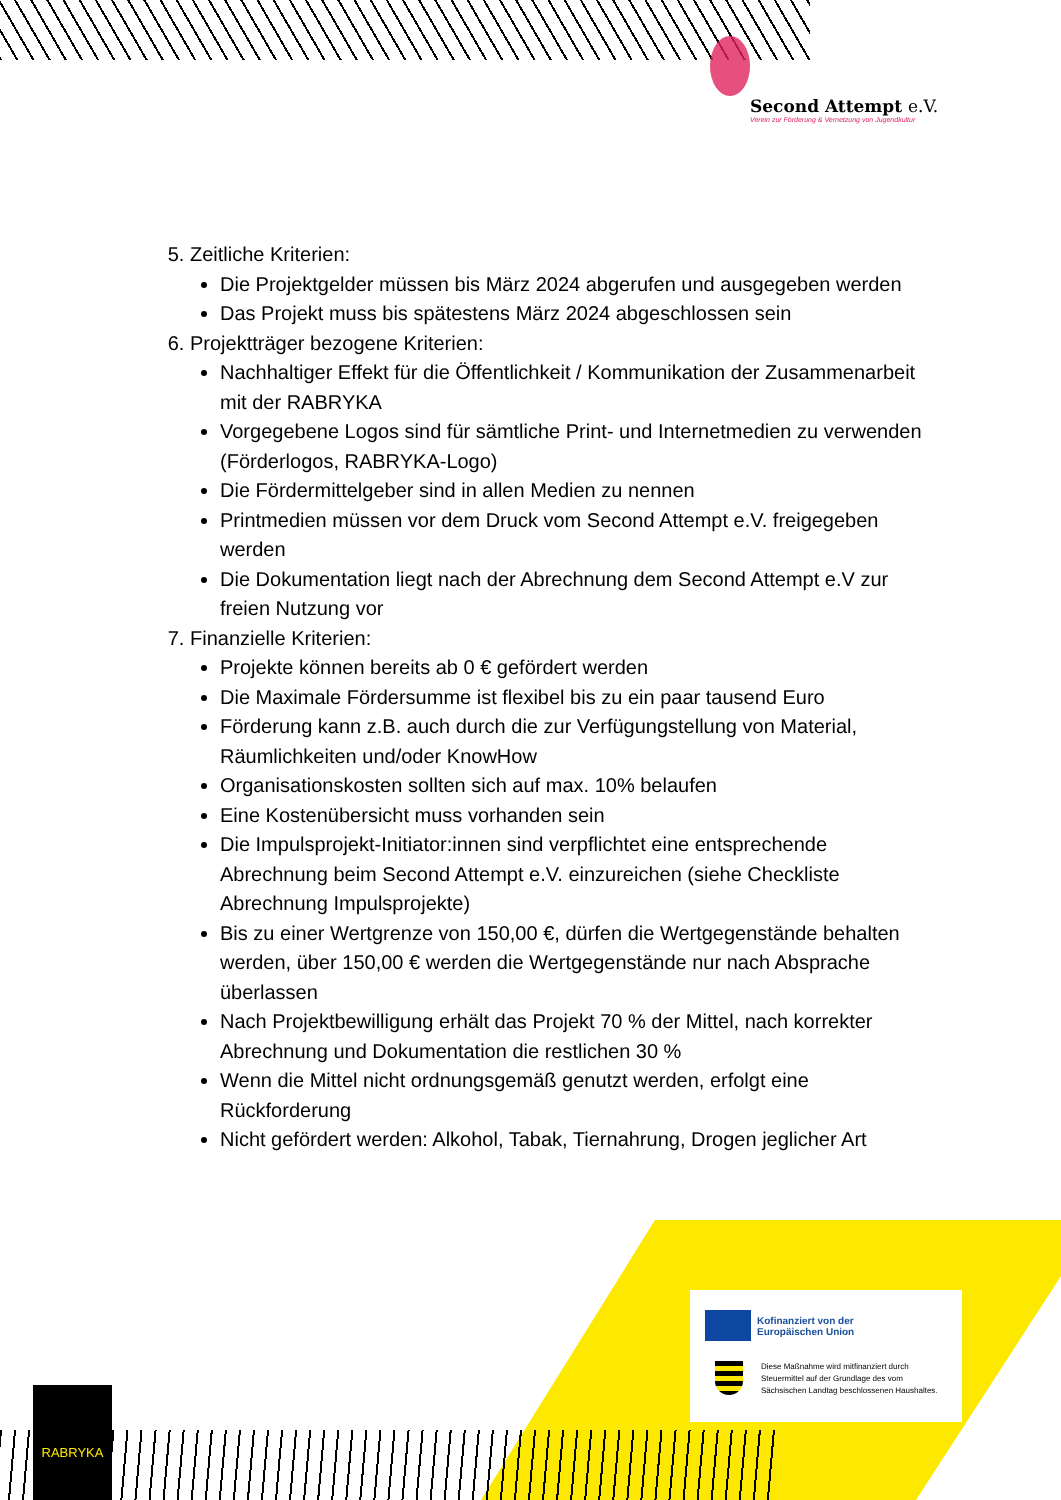Second Attempt e.V.
Verein zur Förderung & Vernetzung von Jugendkultur
5. Zeitliche Kriterien:
Die Projektgelder müssen bis März 2024 abgerufen und ausgegeben werden
Das Projekt muss bis spätestens März 2024 abgeschlossen sein
6. Projektträger bezogene Kriterien:
Nachhaltiger Effekt für die Öffentlichkeit / Kommunikation der Zusammenarbeit mit der RABRYKA
Vorgegebene Logos sind für sämtliche Print- und Internetmedien zu verwenden (Förderlogos, RABRYKA-Logo)
Die Fördermittelgeber sind in allen Medien zu nennen
Printmedien müssen vor dem Druck vom Second Attempt e.V. freigegeben werden
Die Dokumentation liegt nach der Abrechnung dem Second Attempt e.V zur freien Nutzung vor
7. Finanzielle Kriterien:
Projekte können bereits ab 0 € gefördert werden
Die Maximale Fördersumme ist flexibel bis zu ein paar tausend Euro
Förderung kann z.B. auch durch die zur Verfügungstellung von Material, Räumlichkeiten und/oder KnowHow
Organisationskosten sollten sich auf max. 10% belaufen
Eine Kostenübersicht muss vorhanden sein
Die Impulsprojekt-Initiator:innen sind verpflichtet eine entsprechende Abrechnung beim Second Attempt e.V. einzureichen (siehe Checkliste Abrechnung Impulsprojekte)
Bis zu einer Wertgrenze von 150,00 €, dürfen die Wertgegenstände behalten werden, über 150,00 € werden die Wertgegenstände nur nach Absprache überlassen
Nach Projektbewilligung erhält das Projekt 70 % der Mittel, nach korrekter Abrechnung und Dokumentation die restlichen 30 %
Wenn die Mittel nicht ordnungsgemäß genutzt werden, erfolgt eine Rückforderung
Nicht gefördert werden: Alkohol, Tabak, Tiernahrung, Drogen jeglicher Art
Kofinanziert von der
Europäischen Union
Diese Maßnahme wird mitfinanziert durch
Steuermittel auf der Grundlage des vom
Sächsischen Landtag beschlossenen Haushaltes.
RABRYKA